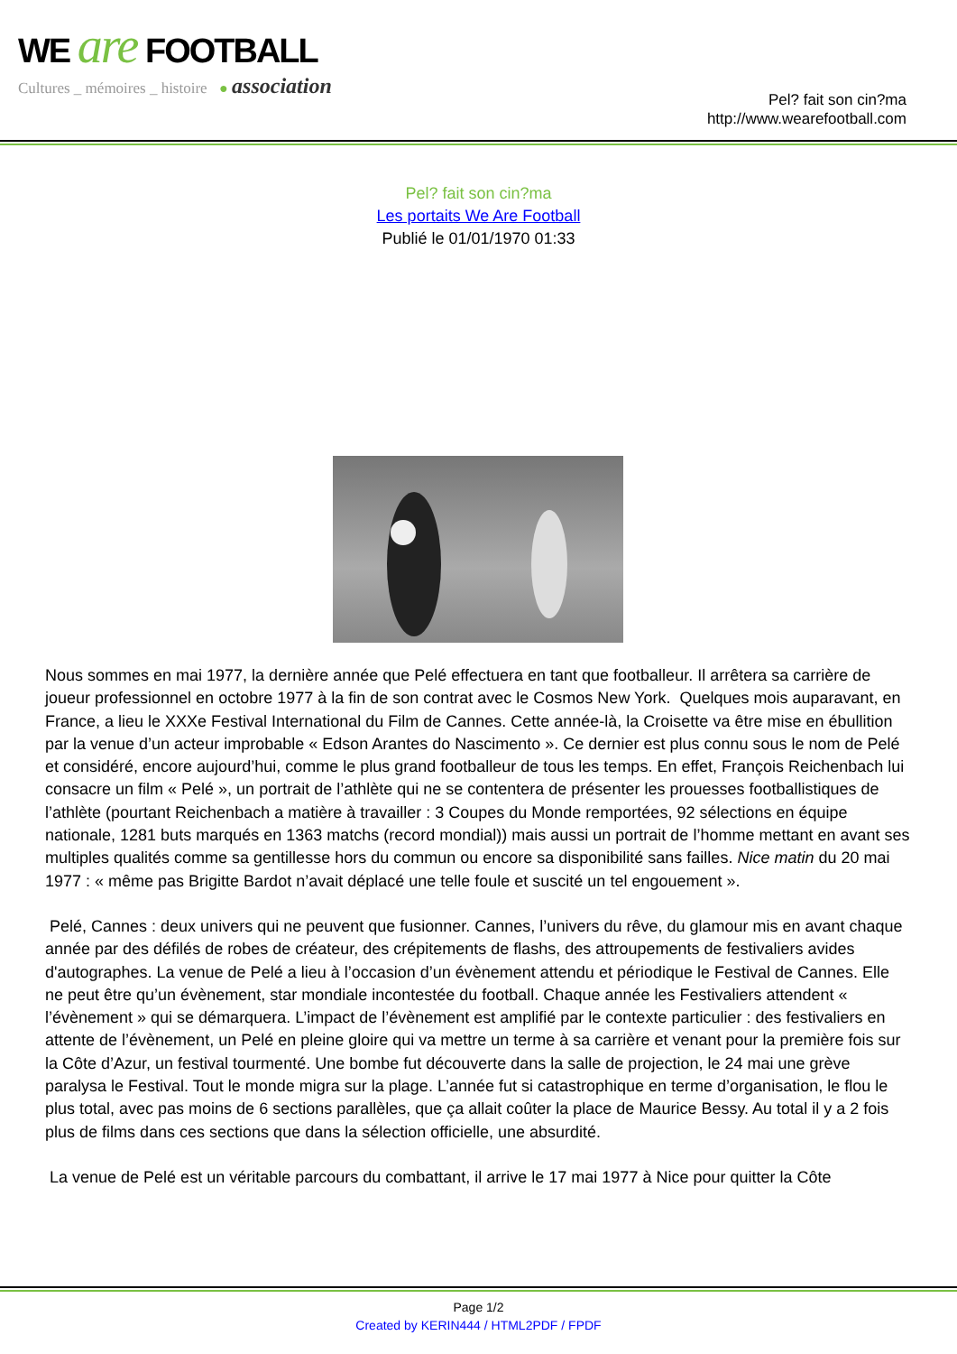WE are FOOTBALL
Cultures _ mémoires _ histoire ● association
Pel? fait son cin?ma
http://www.wearefootball.com
Pel? fait son cin?ma
Les portaits We Are Football
Publié le 01/01/1970 01:33
Nous sommes en mai 1977, la dernière année que Pelé effectuera en tant que footballeur. Il arrêtera sa carrière de joueur professionnel en octobre 1977 à la fin de son contrat avec le Cosmos New York. Quelques mois auparavant, en France, a lieu le XXXe Festival International du Film de Cannes. Cette année-là, la Croisette va être mise en ébullition par la venue d’un acteur improbable « Edson Arantes do Nascimento ». Ce dernier est plus connu sous le nom de Pelé et considéré, encore aujourd’hui, comme le plus grand footballeur de tous les temps. En effet, François Reichenbach lui consacre un film « Pelé », un portrait de l’athlète qui ne se contentera de présenter les prouesses footballistiques de l’athlète (pourtant Reichenbach a matière à travailler : 3 Coupes du Monde remportées, 92 sélections en équipe nationale, 1281 buts marqués en 1363 matchs (record mondial)) mais aussi un portrait de l’homme mettant en avant ses multiples qualités comme sa gentillesse hors du commun ou encore sa disponibilité sans failles. Nice matin du 20 mai 1977 : « même pas Brigitte Bardot n’avait déplacé une telle foule et suscité un tel engouement ».
Pelé, Cannes : deux univers qui ne peuvent que fusionner. Cannes, l’univers du rêve, du glamour mis en avant chaque année par des défilés de robes de créateur, des crépitements de flashs, des attroupements de festivaliers avides d'autographes. La venue de Pelé a lieu à l’occasion d’un évènement attendu et périodique le Festival de Cannes. Elle ne peut être qu’un évènement, star mondiale incontestée du football. Chaque année les Festivaliers attendent « l’évènement » qui se démarquera. L’impact de l’évènement est amplifié par le contexte particulier : des festivaliers en attente de l’évènement, un Pelé en pleine gloire qui va mettre un terme à sa carrière et venant pour la première fois sur la Côte d’Azur, un festival tourmenté. Une bombe fut découverte dans la salle de projection, le 24 mai une grève paralysa le Festival. Tout le monde migra sur la plage. L’année fut si catastrophique en terme d’organisation, le flou le plus total, avec pas moins de 6 sections parallèles, que ça allait coûter la place de Maurice Bessy. Au total il y a 2 fois plus de films dans ces sections que dans la sélection officielle, une absurdité.
La venue de Pelé est un véritable parcours du combattant, il arrive le 17 mai 1977 à Nice pour quitter la Côte
Page 1/2
Created by KERIN444 / HTML2PDF / FPDF